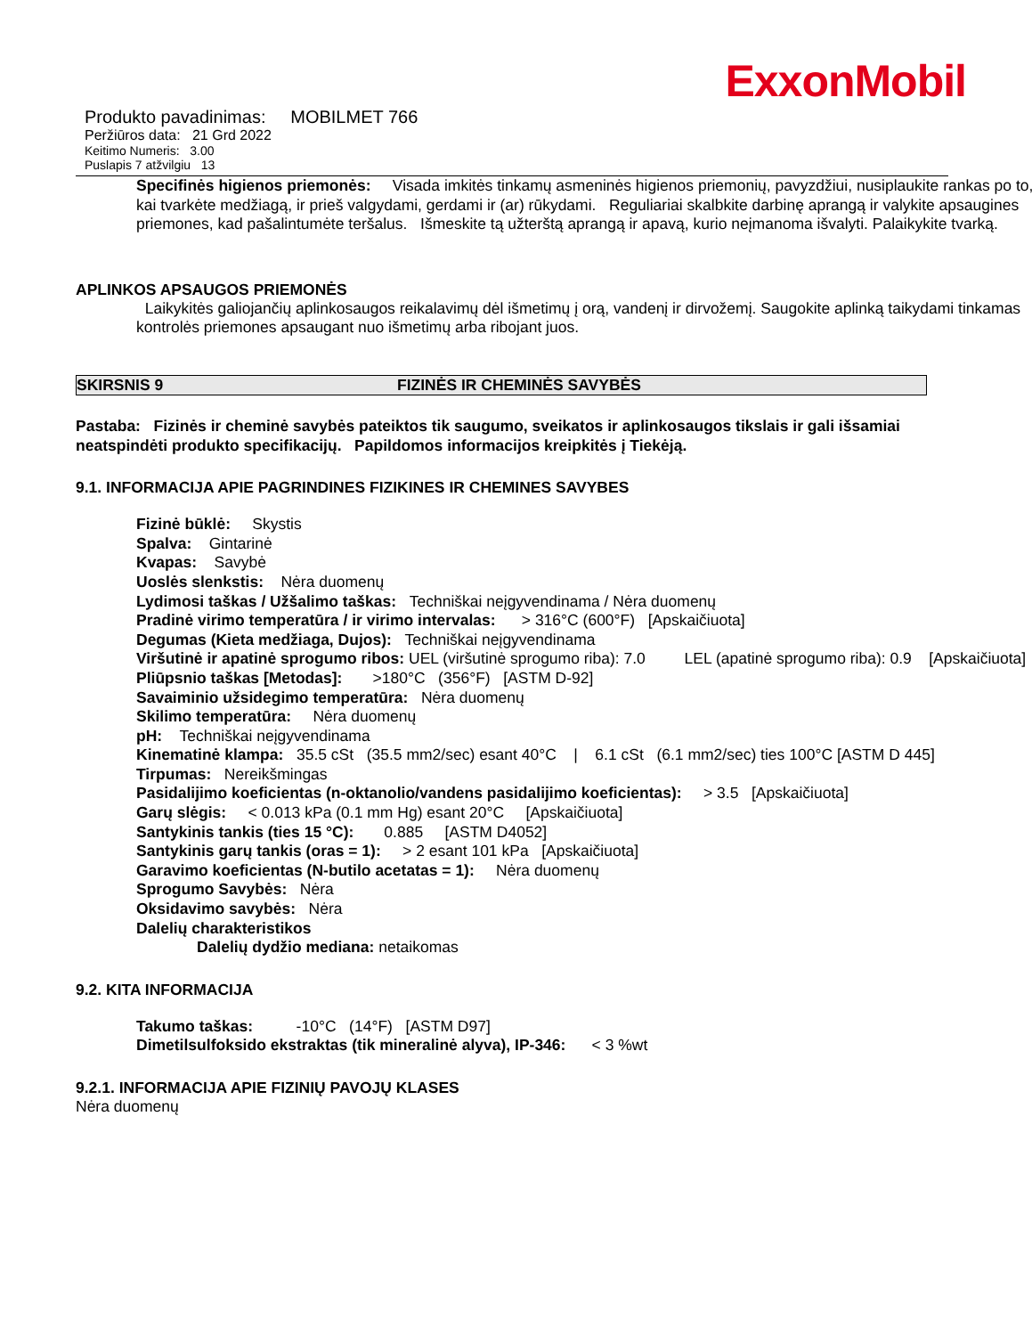ExxonMobil
Produkto pavadinimas: MOBILMET 766
Peržiūros data: 21 Grd 2022
Keitimo Numeris: 3.00
Puslapis 7 atžvilgiu 13
Specifinės higienos priemonės: Visada imkitės tinkamų asmeninės higienos priemonių, pavyzdžiui, nusiplaukite rankas po to, kai tvarkėte medžiagą, ir prieš valgydami, gerdami ir (ar) rūkydami. Reguliariai skalbkite darbinę aprangą ir valykite apsaugines priemones, kad pašalintumėte teršalus. Išmeskite tą užterštą aprangą ir apavą, kurio neįmanoma išvalyti. Palaikykite tvarką.
APLINKOS APSAUGOS PRIEMONĖS
Laikykitės galiojančių aplinkosaugos reikalavimų dėl išmetimų į orą, vandenį ir dirvožemį. Saugokite aplinką taikydami tinkamas kontrolės priemones apsaugant nuo išmetimų arba ribojant juos.
SKIRSNIS 9 FIZINĖS IR CHEMINĖS SAVYBĖS
Pastaba: Fizinės ir cheminė savybės pateiktos tik saugumo, sveikatos ir aplinkosaugos tikslais ir gali išsamiai neatspindėti produkto specifikacijų. Papildomos informacijos kreipkitės į Tiekėją.
9.1. INFORMACIJA APIE PAGRINDINES FIZIKINES IR CHEMINES SAVYBES
Fizinė būklė: Skystis
Spalva: Gintarinė
Kvapas: Savybė
Uoslės slenkstis: Nėra duomenų
Lydimosi taškas / Užšalimo taškas: Techniškai neįgyvendinama / Nėra duomenų
Pradinė virimo temperatūra / ir virimo intervalas: > 316°C (600°F) [Apskaičiuota]
Degumas (Kieta medžiaga, Dujos): Techniškai neįgyvendinama
Viršutinė ir apatinė sprogumo ribos: UEL (viršutinė sprogumo riba): 7.0 LEL (apatinė sprogumo riba): 0.9 [Apskaičiuota]
Pliūpsnio taškas [Metodas]: >180°C (356°F) [ASTM D-92]
Savaiminio užsidegimo temperatūra: Nėra duomenų
Skilimo temperatūra: Nėra duomenų
pH: Techniškai neįgyvendinama
Kinematinė klampa: 35.5 cSt (35.5 mm2/sec) esant 40°C | 6.1 cSt (6.1 mm2/sec) ties 100°C [ASTM D 445]
Tirpumas: Nereikšmingas
Pasidalijimo koeficientas (n-oktanolio/vandens pasidalijimo koeficientas): > 3.5 [Apskaičiuota]
Garų slėgis: < 0.013 kPa (0.1 mm Hg) esant 20°C [Apskaičiuota]
Santykinis tankis (ties 15 °C): 0.885 [ASTM D4052]
Santykinis garų tankis (oras = 1): > 2 esant 101 kPa [Apskaičiuota]
Garavimo koeficientas (N-butilo acetatas = 1): Nėra duomenų
Sprogumo Savybės: Nėra
Oksidavimo savybės: Nėra
Dalelių charakteristikos
Dalelių dydžio mediana: netaikomas
9.2. KITA INFORMACIJA
Takumo taškas: -10°C (14°F) [ASTM D97]
Dimetilsulfoksido ekstraktas (tik mineralinė alyva), IP-346: < 3 %wt
9.2.1. INFORMACIJA APIE FIZINIŲ PAVOJŲ KLASES
Nėra duomenų